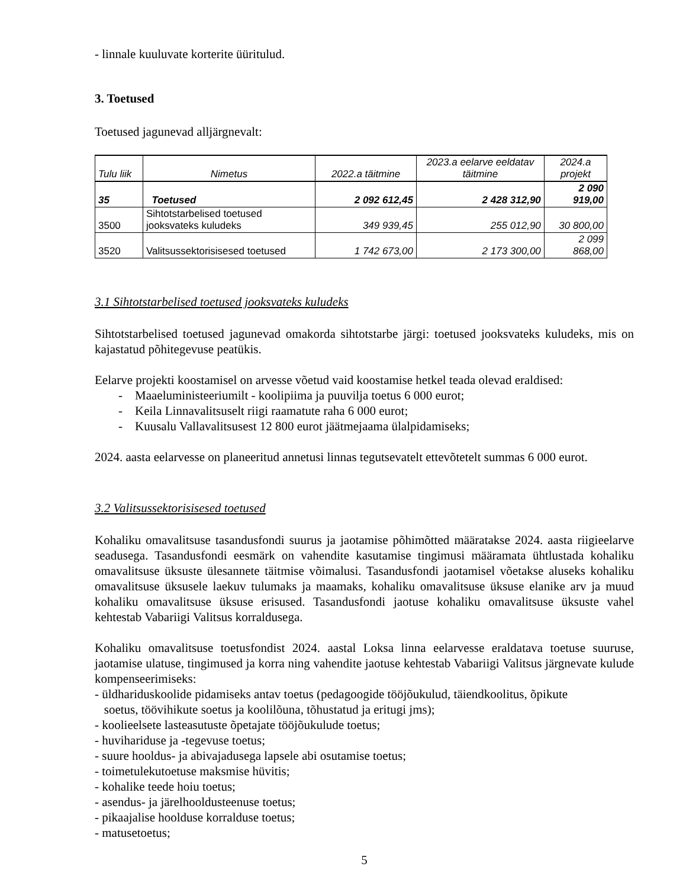- linnale kuuluvate korterite üüritulud.
3. Toetused
Toetused jagunevad alljärgnevalt:
| Tulu liik | Nimetus | 2022.a täitmine | 2023.a eelarve eeldatav täitmine | 2024.a projekt |
| --- | --- | --- | --- | --- |
| 35 | Toetused | 2 092 612,45 | 2 428 312,90 | 2 090 919,00 |
| 3500 | Sihtotstarbelised toetused jooksvateks kuludeks | 349 939,45 | 255 012,90 | 30 800,00 |
| 3520 | Valitsussektorisisesed toetused | 1 742 673,00 | 2 173 300,00 | 2 099 868,00 |
3.1 Sihtotstarbelised toetused jooksvateks kuludeks
Sihtotstarbelised toetused jagunevad omakorda sihtotstarbe järgi: toetused jooksvateks kuludeks, mis on kajastatud põhitegevuse peatükis.
Eelarve projekti koostamisel on arvesse võetud vaid koostamise hetkel teada olevad eraldised:
- Maaeluministeeriumilt - koolipiima ja puuvilja toetus 6 000 eurot;
- Keila Linnavalitsuselt riigi raamatute raha 6 000 eurot;
- Kuusalu Vallavalitsusest 12 800 eurot jäätmejaama ülalpidamiseks;
2024. aasta eelarvesse on planeeritud annetusi linnas tegutsevatelt ettevõtetelt summas 6 000 eurot.
3.2 Valitsussektorisisesed toetused
Kohaliku omavalitsuse tasandusfondi suurus ja jaotamise põhimõtted määratakse 2024. aasta riigieelarve seadusega. Tasandusfondi eesmärk on vahendite kasutamise tingimusi määramata ühtlustada kohaliku omavalitsuse üksuste ülesannete täitmise võimalusi. Tasandusfondi jaotamisel võetakse aluseks kohaliku omavalitsuse üksusele laekuv tulumaks ja maamaks, kohaliku omavalitsuse üksuse elanike arv ja muud kohaliku omavalitsuse üksuse erisused. Tasandusfondi jaotuse kohaliku omavalitsuse üksuste vahel kehtestab Vabariigi Valitsus korraldusega.
Kohaliku omavalitsuse toetusfondist 2024. aastal Loksa linna eelarvesse eraldatava toetuse suuruse, jaotamise ulatuse, tingimused ja korra ning vahendite jaotuse kehtestab Vabariigi Valitsus järgnevate kulude kompenseerimiseks:
- üldhariduskoolide pidamiseks antav toetus (pedagoogide tööjõukulud, täiendkoolitus, õpikute
soetus, töövihikute soetus ja koolilõuna, tõhustatud ja eritugi jms);
- koolieelsete lasteasutuste õpetajate tööjõukulude toetus;
- huvihariduse ja -tegevuse toetus;
- suure hooldus- ja abivajadusega lapsele abi osutamise toetus;
- toimetulekutoetuse maksmise hüvitis;
- kohalike teede hoiu toetus;
- asendus- ja järelhooldusteenuse toetus;
- pikaajalise hoolduse korralduse toetus;
- matusetoetus;
5